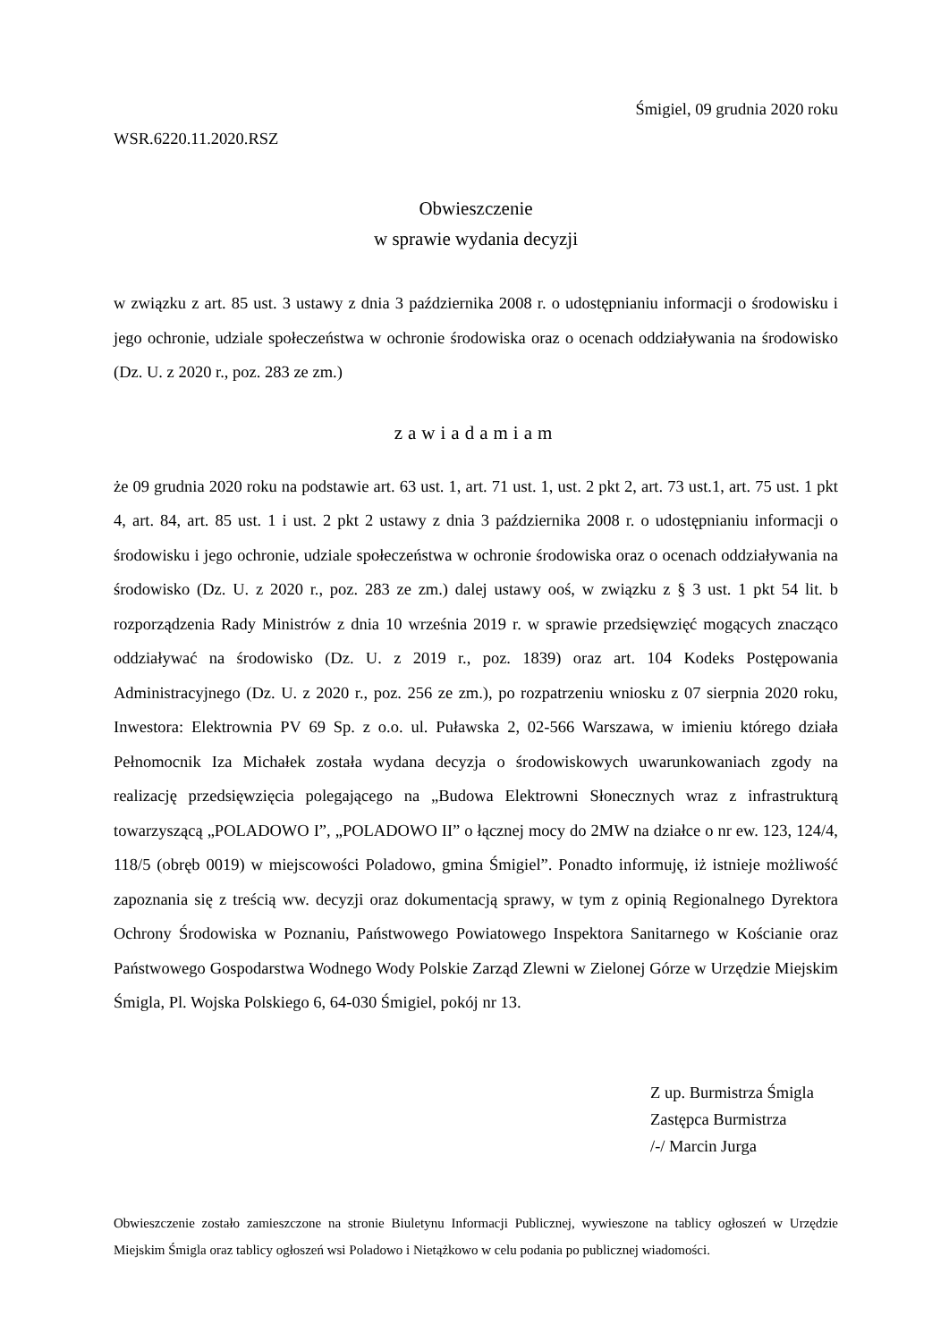Śmigiel, 09 grudnia 2020 roku
WSR.6220.11.2020.RSZ
Obwieszczenie
w sprawie wydania decyzji
w związku z art. 85 ust. 3 ustawy z dnia 3 października 2008 r. o udostępnianiu informacji o środowisku i jego ochronie, udziale społeczeństwa w ochronie środowiska oraz o ocenach oddziaływania na środowisko (Dz. U. z 2020 r., poz. 283 ze zm.)
zawiadamiam
że 09 grudnia 2020 roku na podstawie art. 63 ust. 1, art. 71 ust. 1, ust. 2 pkt 2, art. 73 ust.1, art. 75 ust. 1 pkt 4, art. 84, art. 85 ust. 1 i ust. 2 pkt 2 ustawy z dnia 3 października 2008 r. o udostępnianiu informacji o środowisku i jego ochronie, udziale społeczeństwa w ochronie środowiska oraz o ocenach oddziaływania na środowisko (Dz. U. z 2020 r., poz. 283 ze zm.) dalej ustawy ooś, w związku z § 3 ust. 1 pkt 54 lit. b rozporządzenia Rady Ministrów z dnia 10 września 2019 r. w sprawie przedsięwzięć mogących znacząco oddziaływać na środowisko (Dz. U. z 2019 r., poz. 1839) oraz art. 104 Kodeks Postępowania Administracyjnego (Dz. U. z 2020 r., poz. 256 ze zm.), po rozpatrzeniu wniosku z 07 sierpnia 2020 roku, Inwestora: Elektrownia PV 69 Sp. z o.o. ul. Puławska 2, 02-566 Warszawa, w imieniu którego działa Pełnomocnik Iza Michałek została wydana decyzja o środowiskowych uwarunkowaniach zgody na realizację przedsięwzięcia polegającego na „Budowa Elektrowni Słonecznych wraz z infrastrukturą towarzyszącą „POLADOWO I”, „POLADOWO II” o łącznej mocy do 2MW na działce o nr ew. 123, 124/4, 118/5 (obręb 0019) w miejscowości Poladowo, gmina Śmigiel”. Ponadto informuję, iż istnieje możliwość zapoznania się z treścią ww. decyzji oraz dokumentacją sprawy, w tym z opinią Regionalnego Dyrektora Ochrony Środowiska w Poznaniu, Państwowego Powiatowego Inspektora Sanitarnego w Kościanie oraz Państwowego Gospodarstwa Wodnego Wody Polskie Zarząd Zlewni w Zielonej Górze w Urzędzie Miejskim Śmigla, Pl. Wojska Polskiego 6, 64-030 Śmigiel, pokój nr 13.
Z up. Burmistrza Śmigla
Zastępca Burmistrza
/-/ Marcin Jurga
Obwieszczenie zostało zamieszczone na stronie Biuletynu Informacji Publicznej, wywieszone na tablicy ogłoszeń w Urzędzie Miejskim Śmigla oraz tablicy ogłoszeń wsi Poladowo i Nietążkowo w celu podania po publicznej wiadomości.